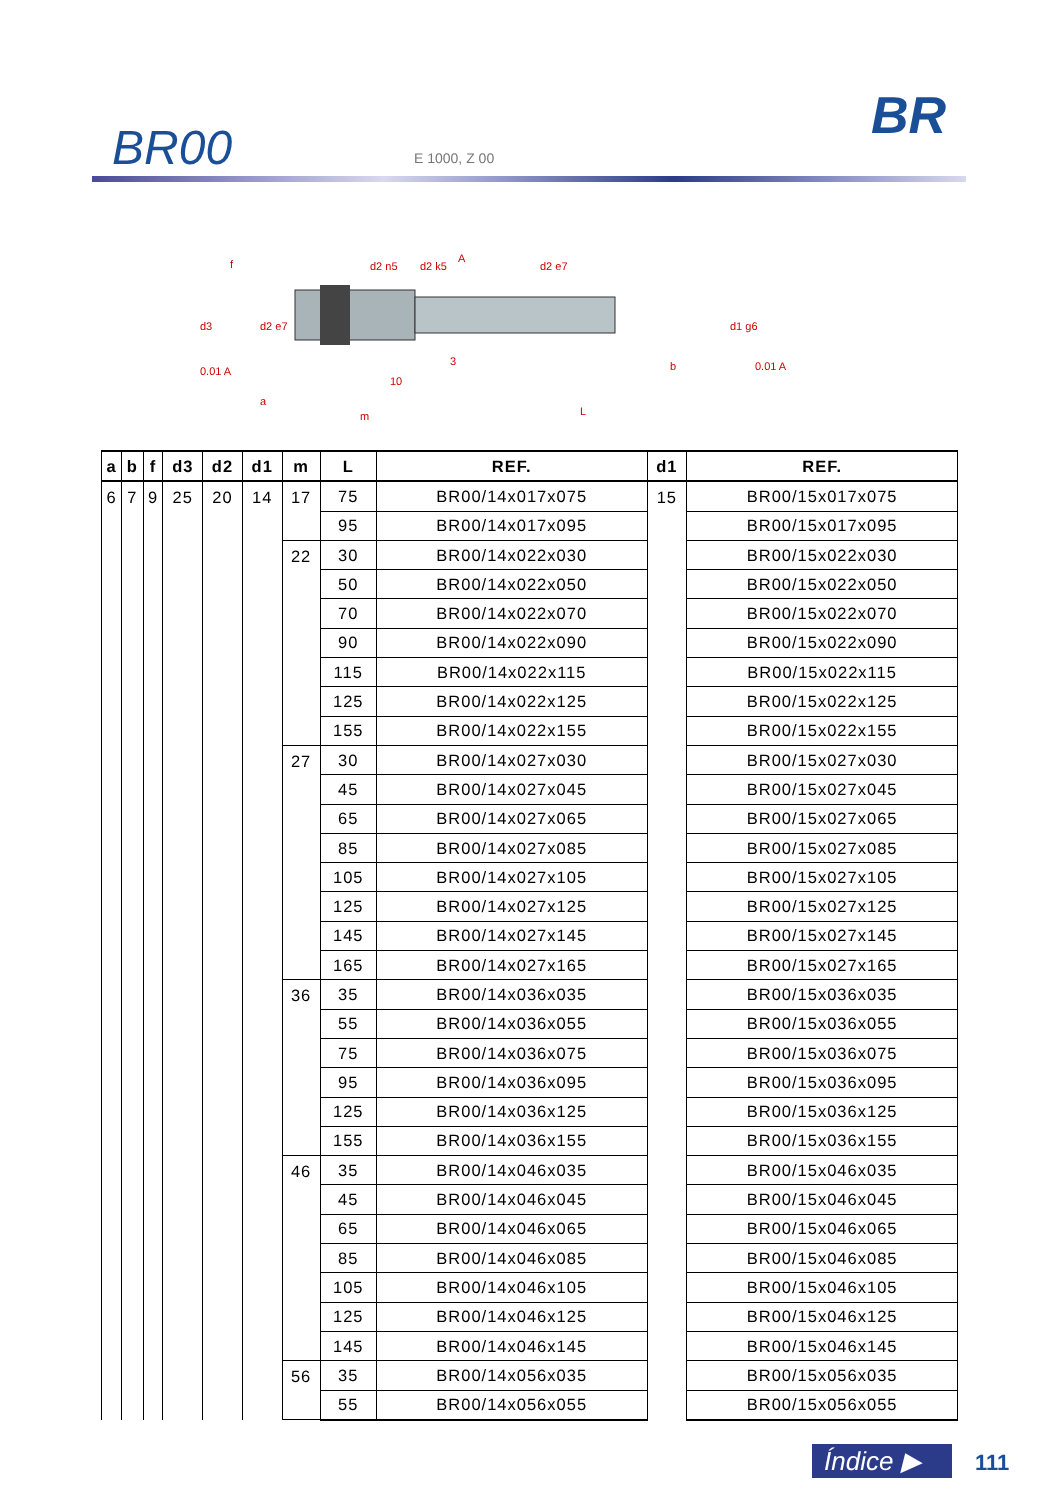BR00 E 1000, Z 00
BR
f
d2 n5
d2 k5
A
d2 e7
d3
d2 e7
d1 g6
0.01 A
0.01 A
a
m
10
3
b
L
| a | b | f | d3 | d2 | d1 | m | L | REF. | d1 | REF. |
| --- | --- | --- | --- | --- | --- | --- | --- | --- | --- | --- |
| 6 | 7 | 9 | 25 | 20 | 14 | 17 | 75 | BR00/14x017x075 | 15 | BR00/15x017x075 |
| | | | | | | | 95 | BR00/14x017x095 | | BR00/15x017x095 |
| | | | | | | 22 | 30 | BR00/14x022x030 | | BR00/15x022x030 |
| | | | | | | | 50 | BR00/14x022x050 | | BR00/15x022x050 |
| | | | | | | | 70 | BR00/14x022x070 | | BR00/15x022x070 |
| | | | | | | | 90 | BR00/14x022x090 | | BR00/15x022x090 |
| | | | | | | | 115 | BR00/14x022x115 | | BR00/15x022x115 |
| | | | | | | | 125 | BR00/14x022x125 | | BR00/15x022x125 |
| | | | | | | | 155 | BR00/14x022x155 | | BR00/15x022x155 |
| | | | | | | 27 | 30 | BR00/14x027x030 | | BR00/15x027x030 |
| | | | | | | | 45 | BR00/14x027x045 | | BR00/15x027x045 |
| | | | | | | | 65 | BR00/14x027x065 | | BR00/15x027x065 |
| | | | | | | | 85 | BR00/14x027x085 | | BR00/15x027x085 |
| | | | | | | | 105 | BR00/14x027x105 | | BR00/15x027x105 |
| | | | | | | | 125 | BR00/14x027x125 | | BR00/15x027x125 |
| | | | | | | | 145 | BR00/14x027x145 | | BR00/15x027x145 |
| | | | | | | | 165 | BR00/14x027x165 | | BR00/15x027x165 |
| | | | | | | 36 | 35 | BR00/14x036x035 | | BR00/15x036x035 |
| | | | | | | | 55 | BR00/14x036x055 | | BR00/15x036x055 |
| | | | | | | | 75 | BR00/14x036x075 | | BR00/15x036x075 |
| | | | | | | | 95 | BR00/14x036x095 | | BR00/15x036x095 |
| | | | | | | | 125 | BR00/14x036x125 | | BR00/15x036x125 |
| | | | | | | | 155 | BR00/14x036x155 | | BR00/15x036x155 |
| | | | | | | 46 | 35 | BR00/14x046x035 | | BR00/15x046x035 |
| | | | | | | | 45 | BR00/14x046x045 | | BR00/15x046x045 |
| | | | | | | | 65 | BR00/14x046x065 | | BR00/15x046x065 |
| | | | | | | | 85 | BR00/14x046x085 | | BR00/15x046x085 |
| | | | | | | | 105 | BR00/14x046x105 | | BR00/15x046x105 |
| | | | | | | | 125 | BR00/14x046x125 | | BR00/15x046x125 |
| | | | | | | | 145 | BR00/14x046x145 | | BR00/15x046x145 |
| | | | | | | 56 | 35 | BR00/14x056x035 | | BR00/15x056x035 |
| | | | | | | | 55 | BR00/14x056x055 | | BR00/15x056x055 |
Índice ▶ 111